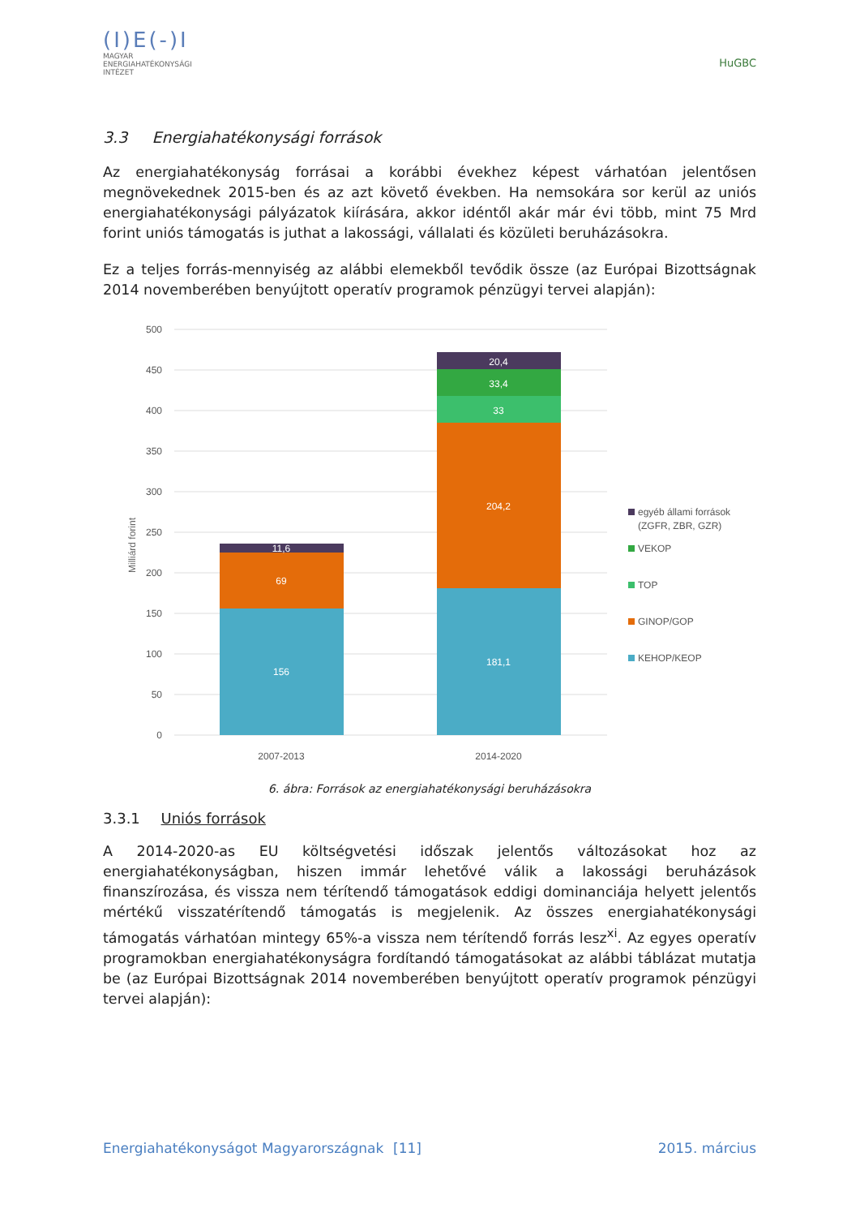(I)E(-)I
MAGYAR
ENERGIAHATÉKONYSÁGI
INTÉZET
HuGBC
3.3 Energiahatékonysági források
Az energiahatékonyság forrásai a korábbi évekhez képest várhatóan jelentősen megnövekednek 2015-ben és az azt követő években. Ha nemsokára sor kerül az uniós energiahatékonysági pályázatok kiírására, akkor idéntől akár már évi több, mint 75 Mrd forint uniós támogatás is juthat a lakossági, vállalati és közületi beruházásokra.
Ez a teljes forrás-mennyiség az alábbi elemekből tevődik össze (az Európai Bizottságnak 2014 novemberében benyújtott operatív programok pénzügyi tervei alapján):
Milliárd forint
500
450
400
350
300
250
200
150
100
50
0
156
69
11,6
181,1
204,2
33
33,4
20,4
2007-2013
2014-2020
egyéb állami források
(ZGFR, ZBR, GZR)
VEKOP
TOP
GINOP/GOP
KEHOP/KEOP
6. ábra: Források az energiahatékonysági beruházásokra
3.3.1 Uniós források
A 2014-2020-as EU költségvetési időszak jelentős változásokat hoz az energiahatékonyságban, hiszen immár lehetővé válik a lakossági beruházások finanszírozása, és vissza nem térítendő támogatások eddigi dominanciája helyett jelentős mértékű visszatérítendő támogatás is megjelenik. Az összes energiahatékonysági támogatás várhatóan mintegy 65%-a vissza nem térítendő forrás lesz<sup>xi</sup>. Az egyes operatív programokban energiahatékonyságra fordítandó támogatásokat az alábbi táblázat mutatja be (az Európai Bizottságnak 2014 novemberében benyújtott operatív programok pénzügyi tervei alapján):
Energiahatékonyságot Magyarországnak [11] 2015. március